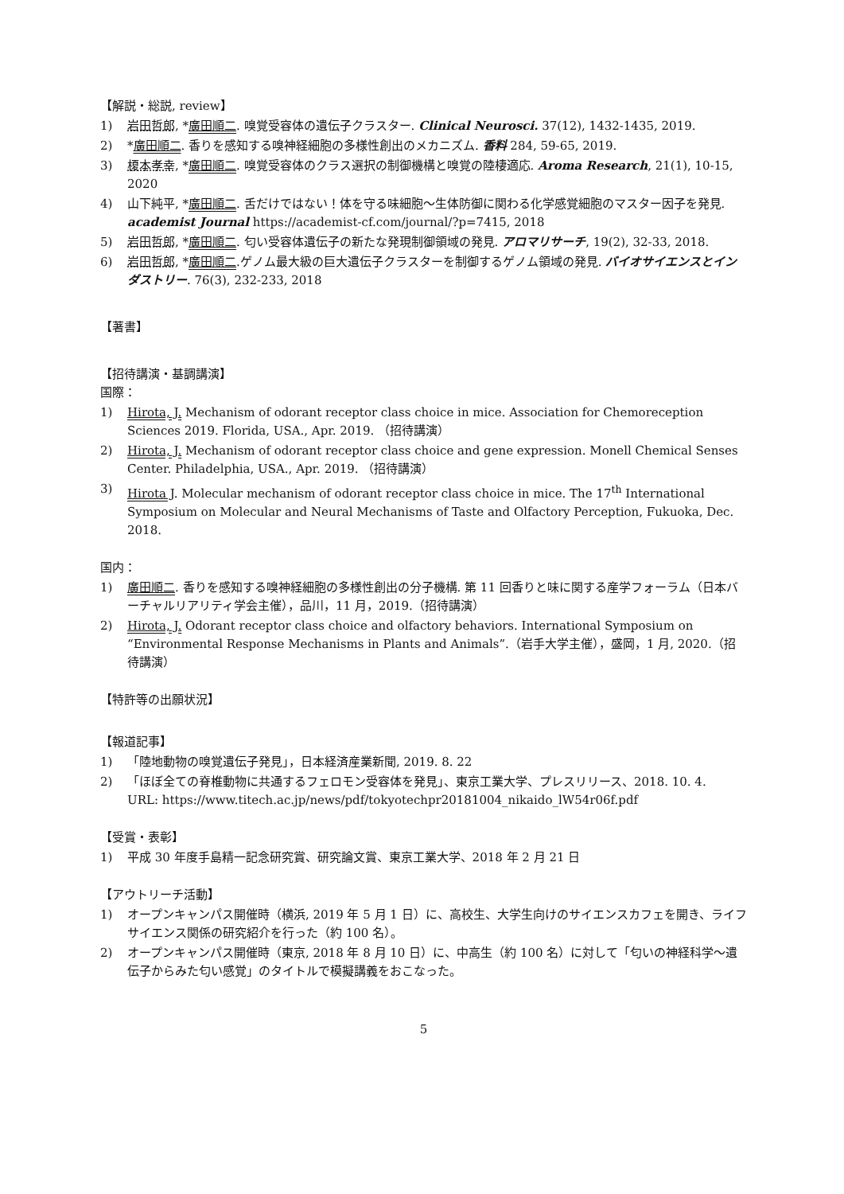【解説・総説, review】
1) 岩田哲郎, *廣田順二. 嗅覚受容体の遺伝子クラスター. Clinical Neurosci. 37(12), 1432-1435, 2019.
2) *廣田順二. 香りを感知する嗅神経細胞の多様性創出のメカニズム. 香料 284, 59-65, 2019.
3) 榎本孝幸, *廣田順二. 嗅覚受容体のクラス選択の制御機構と嗅覚の陸棲適応. Aroma Research, 21(1), 10-15, 2020
4) 山下純平, *廣田順二. 舌だけではない！体を守る味細胞〜生体防御に関わる化学感覚細胞のマスター因子を発見. academist Journal https://academist-cf.com/journal/?p=7415, 2018
5) 岩田哲郎, *廣田順二. 匂い受容体遺伝子の新たな発現制御領域の発見. アロマリサーチ, 19(2), 32-33, 2018.
6) 岩田哲郎, *廣田順二.ゲノム最大級の巨大遺伝子クラスターを制御するゲノム領域の発見. バイオサイエンスとインダストリー. 76(3), 232-233, 2018
【著書】
【招待講演・基調講演】
国際：
1) Hirota, J. Mechanism of odorant receptor class choice in mice. Association for Chemoreception Sciences 2019. Florida, USA., Apr. 2019. （招待講演）
2) Hirota, J. Mechanism of odorant receptor class choice and gene expression. Monell Chemical Senses Center. Philadelphia, USA., Apr. 2019. （招待講演）
3) Hirota J. Molecular mechanism of odorant receptor class choice in mice. The 17<sup>th</sup> International Symposium on Molecular and Neural Mechanisms of Taste and Olfactory Perception, Fukuoka, Dec. 2018.
国内：
1) 廣田順二. 香りを感知する嗅神経細胞の多様性創出の分子機構. 第 11 回香りと味に関する産学フォーラム（日本バーチャルリアリティ学会主催），品川，11 月，2019.（招待講演）
2) Hirota, J. Odorant receptor class choice and olfactory behaviors. International Symposium on “Environmental Response Mechanisms in Plants and Animals”.（岩手大学主催），盛岡，1 月, 2020.（招待講演）
【特許等の出願状況】
【報道記事】
1) 「陸地動物の嗅覚遺伝子発見」，日本経済産業新聞, 2019. 8. 22
2) 「ほぼ全ての脊椎動物に共通するフェロモン受容体を発見」、東京工業大学、プレスリリース、2018. 10. 4.
URL: https://www.titech.ac.jp/news/pdf/tokyotechpr20181004_nikaido_lW54r06f.pdf
【受賞・表彰】
1) 平成 30 年度手島精一記念研究賞、研究論文賞、東京工業大学、2018 年 2 月 21 日
【アウトリーチ活動】
1) オープンキャンパス開催時（横浜, 2019 年 5 月 1 日）に、高校生、大学生向けのサイエンスカフェを開き、ライフサイエンス関係の研究紹介を行った（約 100 名）。
2) オープンキャンパス開催時（東京, 2018 年 8 月 10 日）に、中高生（約 100 名）に対して「匂いの神経科学〜遺伝子からみた匂い感覚」のタイトルで模擬講義をおこなった。
5